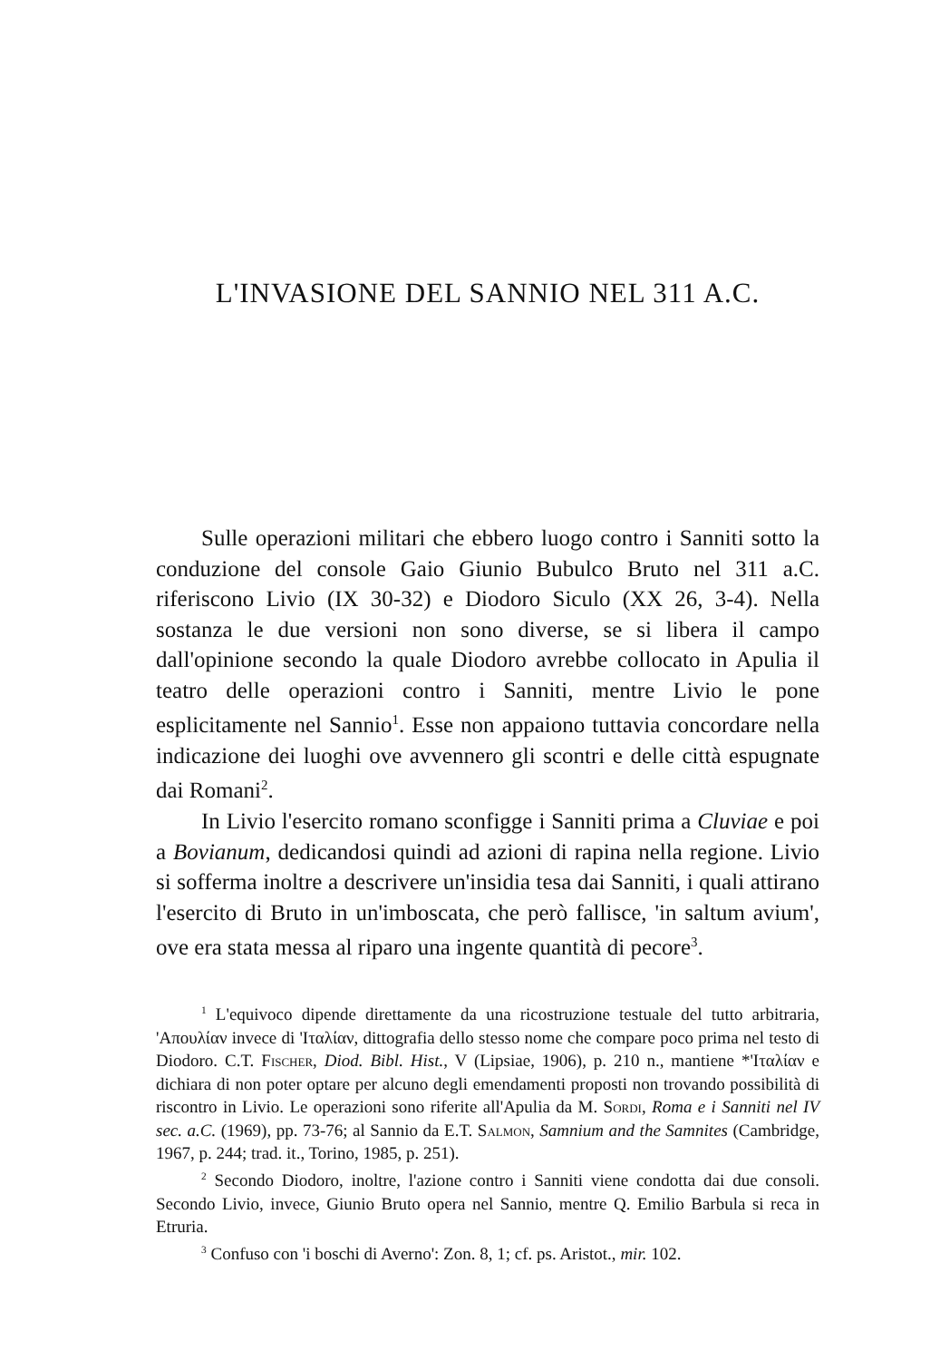L'INVASIONE DEL SANNIO NEL 311 A.C.
Sulle operazioni militari che ebbero luogo contro i Sanniti sotto la conduzione del console Gaio Giunio Bubulco Bruto nel 311 a.C. riferiscono Livio (IX 30-32) e Diodoro Siculo (XX 26, 3-4). Nella sostanza le due versioni non sono diverse, se si libera il campo dall'opinione secondo la quale Diodoro avrebbe collocato in Apulia il teatro delle operazioni contro i Sanniti, mentre Livio le pone esplicitamente nel Sannio<sup>1</sup>. Esse non appaiono tuttavia concordare nella indicazione dei luoghi ove avvennero gli scontri e delle città espugnate dai Romani<sup>2</sup>.
In Livio l'esercito romano sconfigge i Sanniti prima a Cluviae e poi a Bovianum, dedicandosi quindi ad azioni di rapina nella regione. Livio si sofferma inoltre a descrivere un'insidia tesa dai Sanniti, i quali attirano l'esercito di Bruto in un'imboscata, che però fallisce, 'in saltum avium', ove era stata messa al riparo una ingente quantità di pecore<sup>3</sup>.
<sup>1</sup> L'equivoco dipende direttamente da una ricostruzione testuale del tutto arbitraria, 'Απουλίαν invece di 'Ιταλίαν, dittografia dello stesso nome che compare poco prima nel testo di Diodoro. C.T. Fischer, Diod. Bibl. Hist., V (Lipsiae, 1906), p. 210 n., mantiene *'Ιταλίαν e dichiara di non poter optare per alcuno degli emendamenti proposti non trovando possibilità di riscontro in Livio. Le operazioni sono riferite all'Apulia da M. Sordi, Roma e i Sanniti nel IV sec. a.C. (1969), pp. 73-76; al Sannio da E.T. Salmon, Samnium and the Samnites (Cambridge, 1967, p. 244; trad. it., Torino, 1985, p. 251).
<sup>2</sup> Secondo Diodoro, inoltre, l'azione contro i Sanniti viene condotta dai due consoli. Secondo Livio, invece, Giunio Bruto opera nel Sannio, mentre Q. Emilio Barbula si reca in Etruria.
<sup>3</sup> Confuso con 'i boschi di Averno': Zon. 8, 1; cf. ps. Aristot., mir. 102.